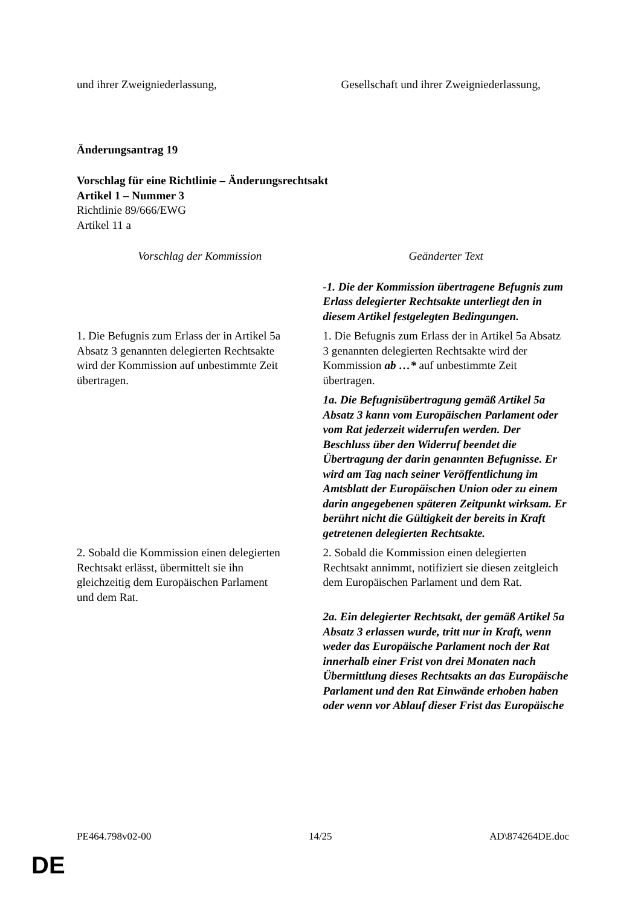| und ihrer Zweigniederlassung, | Gesellschaft und ihrer Zweigniederlassung, |
Änderungsantrag 19
Vorschlag für eine Richtlinie – Änderungsrechtsakt
Artikel 1 – Nummer 3
Richtlinie 89/666/EWG
Artikel 11 a
| Vorschlag der Kommission | Geänderter Text |
| --- | --- |
| | -1. Die der Kommission übertragene Befugnis zum Erlass delegierter Rechtsakte unterliegt den in diesem Artikel festgelegten Bedingungen. |
| 1. Die Befugnis zum Erlass der in Artikel 5a Absatz 3 genannten delegierten Rechtsakte wird der Kommission auf unbestimmte Zeit übertragen. | 1. Die Befugnis zum Erlass der in Artikel 5a Absatz 3 genannten delegierten Rechtsakte wird der Kommission ab …* auf unbestimmte Zeit übertragen. |
| | 1a. Die Befugnisübertragung gemäß Artikel 5a Absatz 3 kann vom Europäischen Parlament oder vom Rat jederzeit widerrufen werden. Der Beschluss über den Widerruf beendet die Übertragung der darin genannten Befugnisse. Er wird am Tag nach seiner Veröffentlichung im Amtsblatt der Europäischen Union oder zu einem darin angegebenen späteren Zeitpunkt wirksam. Er berührt nicht die Gültigkeit der bereits in Kraft getretenen delegierten Rechtsakte. |
| 2. Sobald die Kommission einen delegierten Rechtsakt erlässt, übermittelt sie ihn gleichzeitig dem Europäischen Parlament und dem Rat. | 2. Sobald die Kommission einen delegierten Rechtsakt annimmt, notifiziert sie diesen zeitgleich dem Europäischen Parlament und dem Rat. |
| | 2a. Ein delegierter Rechtsakt, der gemäß Artikel 5a Absatz 3 erlassen wurde, tritt nur in Kraft, wenn weder das Europäische Parlament noch der Rat innerhalb einer Frist von drei Monaten nach Übermittlung dieses Rechtsakts an das Europäische Parlament und den Rat Einwände erhoben haben oder wenn vor Ablauf dieser Frist das Europäische |
PE464.798v02-00 14/25 AD\874264DE.doc
DE